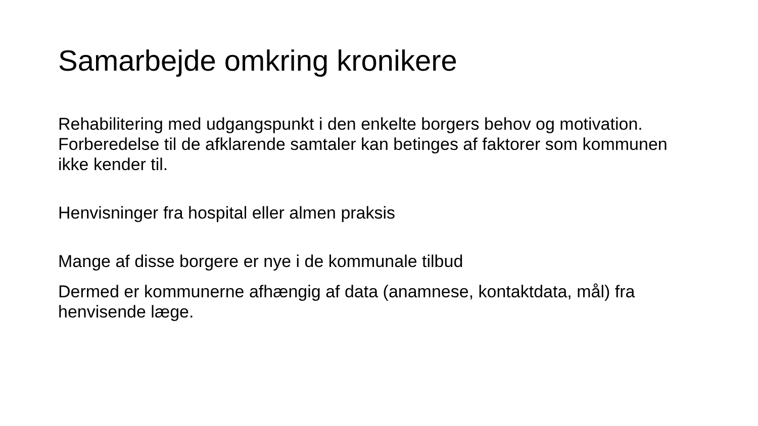Samarbejde omkring kronikere
Rehabilitering med udgangspunkt i den enkelte borgers behov og motivation. Forberedelse til de afklarende samtaler kan betinges af faktorer som kommunen ikke kender til.
Henvisninger fra hospital eller almen praksis
Mange af disse borgere er nye i de kommunale tilbud
Dermed er kommunerne afhængig af data (anamnese, kontaktdata, mål) fra henvisende læge.